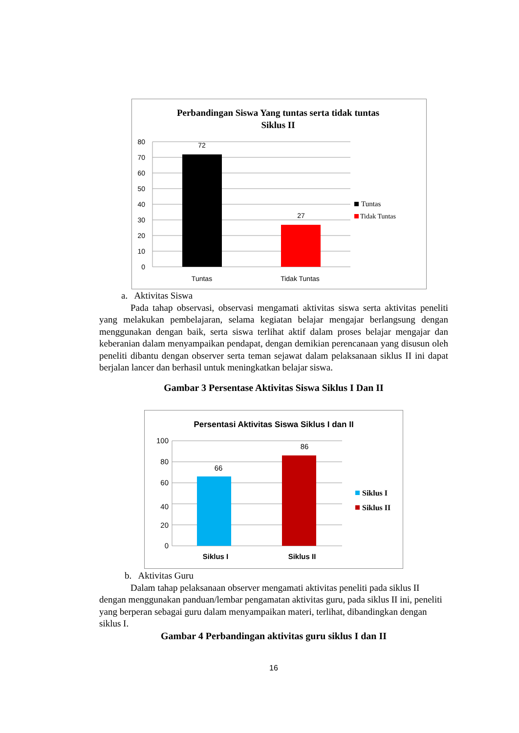Perbandingan Siswa Yang tuntas serta tidak tuntas
Siklus II
80
70
60
50
40
30
20
10
0
72
27
Tuntas
Tidak Tuntas
Tuntas
Tidak Tuntas
a. Aktivitas Siswa
Pada tahap observasi, observasi mengamati aktivitas siswa serta aktivitas peneliti yang melakukan pembelajaran, selama kegiatan belajar mengajar berlangsung dengan menggunakan dengan baik, serta siswa terlihat aktif dalam proses belajar mengajar dan keberanian dalam menyampaikan pendapat, dengan demikian perencanaan yang disusun oleh peneliti dibantu dengan observer serta teman sejawat dalam pelaksanaan siklus II ini dapat berjalan lancer dan berhasil untuk meningkatkan belajar siswa.
Gambar 3 Persentase Aktivitas Siswa Siklus I Dan II
Persentasi Aktivitas Siswa Siklus I dan II
100
80
60
40
20
0
66
86
Siklus I
Siklus II
Siklus I
Siklus II
b. Aktivitas Guru
Dalam tahap pelaksanaan observer mengamati aktivitas peneliti pada siklus II dengan menggunakan panduan/lembar pengamatan aktivitas guru, pada siklus II ini, peneliti yang berperan sebagai guru dalam menyampaikan materi, terlihat, dibandingkan dengan siklus I.
Gambar 4 Perbandingan aktivitas guru siklus I dan II
16